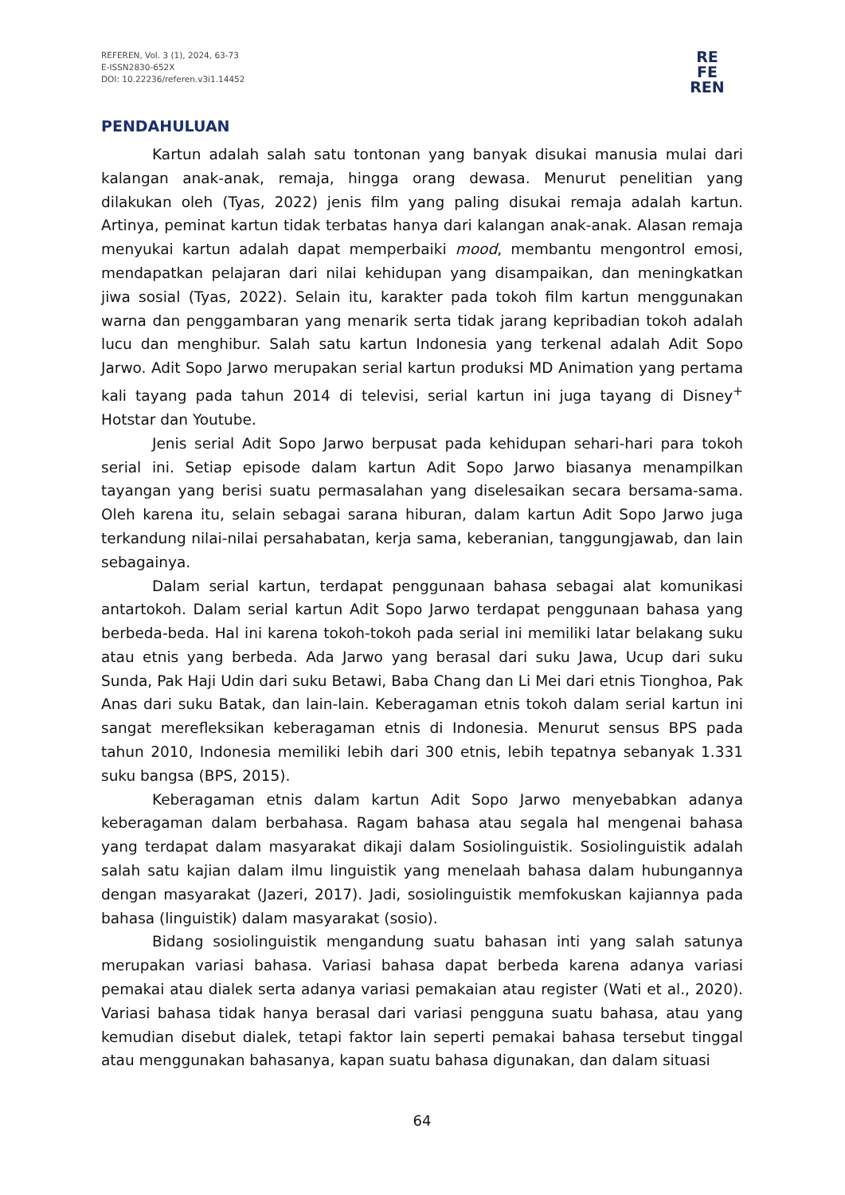REFEREN, Vol. 3 (1), 2024, 63-73
E-ISSN2830-652X
DOI: 10.22236/referen.v3i1.14452
RE
FE
REN
PENDAHULUAN
Kartun adalah salah satu tontonan yang banyak disukai manusia mulai dari kalangan anak-anak, remaja, hingga orang dewasa. Menurut penelitian yang dilakukan oleh (Tyas, 2022) jenis film yang paling disukai remaja adalah kartun. Artinya, peminat kartun tidak terbatas hanya dari kalangan anak-anak. Alasan remaja menyukai kartun adalah dapat memperbaiki mood, membantu mengontrol emosi, mendapatkan pelajaran dari nilai kehidupan yang disampaikan, dan meningkatkan jiwa sosial (Tyas, 2022). Selain itu, karakter pada tokoh film kartun menggunakan warna dan penggambaran yang menarik serta tidak jarang kepribadian tokoh adalah lucu dan menghibur. Salah satu kartun Indonesia yang terkenal adalah Adit Sopo Jarwo. Adit Sopo Jarwo merupakan serial kartun produksi MD Animation yang pertama kali tayang pada tahun 2014 di televisi, serial kartun ini juga tayang di Disney<sup>+</sup> Hotstar dan Youtube.
Jenis serial Adit Sopo Jarwo berpusat pada kehidupan sehari-hari para tokoh serial ini. Setiap episode dalam kartun Adit Sopo Jarwo biasanya menampilkan tayangan yang berisi suatu permasalahan yang diselesaikan secara bersama-sama. Oleh karena itu, selain sebagai sarana hiburan, dalam kartun Adit Sopo Jarwo juga terkandung nilai-nilai persahabatan, kerja sama, keberanian, tanggungjawab, dan lain sebagainya.
Dalam serial kartun, terdapat penggunaan bahasa sebagai alat komunikasi antartokoh. Dalam serial kartun Adit Sopo Jarwo terdapat penggunaan bahasa yang berbeda-beda. Hal ini karena tokoh-tokoh pada serial ini memiliki latar belakang suku atau etnis yang berbeda. Ada Jarwo yang berasal dari suku Jawa, Ucup dari suku Sunda, Pak Haji Udin dari suku Betawi, Baba Chang dan Li Mei dari etnis Tionghoa, Pak Anas dari suku Batak, dan lain-lain. Keberagaman etnis tokoh dalam serial kartun ini sangat merefleksikan keberagaman etnis di Indonesia. Menurut sensus BPS pada tahun 2010, Indonesia memiliki lebih dari 300 etnis, lebih tepatnya sebanyak 1.331 suku bangsa (BPS, 2015).
Keberagaman etnis dalam kartun Adit Sopo Jarwo menyebabkan adanya keberagaman dalam berbahasa. Ragam bahasa atau segala hal mengenai bahasa yang terdapat dalam masyarakat dikaji dalam Sosiolinguistik. Sosiolinguistik adalah salah satu kajian dalam ilmu linguistik yang menelaah bahasa dalam hubungannya dengan masyarakat (Jazeri, 2017). Jadi, sosiolinguistik memfokuskan kajiannya pada bahasa (linguistik) dalam masyarakat (sosio).
Bidang sosiolinguistik mengandung suatu bahasan inti yang salah satunya merupakan variasi bahasa. Variasi bahasa dapat berbeda karena adanya variasi pemakai atau dialek serta adanya variasi pemakaian atau register (Wati et al., 2020). Variasi bahasa tidak hanya berasal dari variasi pengguna suatu bahasa, atau yang kemudian disebut dialek, tetapi faktor lain seperti pemakai bahasa tersebut tinggal atau menggunakan bahasanya, kapan suatu bahasa digunakan, dan dalam situasi
64